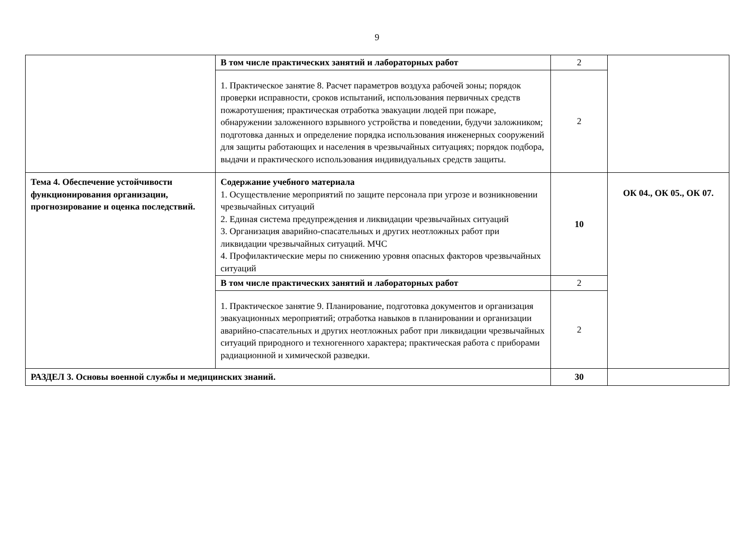9
| | В том числе практических занятий и лабораторных работ | 2 | |
| | 1. Практическое занятие 8. Расчет параметров воздуха рабочей зоны; порядок проверки исправности, сроков испытаний, использования первичных средств пожаротушения; практическая отработка эвакуации людей при пожаре, обнаружении заложенного взрывного устройства и поведении, будучи заложником; подготовка данных и определение порядка использования инженерных сооружений для защиты работающих и населения в чрезвычайных ситуациях; порядок подбора, выдачи и практического использования индивидуальных средств защиты. | 2 | |
| Тема 4. Обеспечение устойчивости функционирования организации, прогнозирование и оценка последствий. | Содержание учебного материала 1. Осуществление мероприятий по защите персонала при угрозе и возникновении чрезвычайных ситуаций 2. Единая система предупреждения и ликвидации чрезвычайных ситуаций 3. Организация аварийно-спасательных и других неотложных работ при ликвидации чрезвычайных ситуаций. МЧС 4. Профилактические меры по снижению уровня опасных факторов чрезвычайных ситуаций | 10 | ОК 04., ОК 05., ОК 07. |
| | В том числе практических занятий и лабораторных работ | 2 | |
| | 1. Практическое занятие 9. Планирование, подготовка документов и организация эвакуационных мероприятий; отработка навыков в планировании и организации аварийно-спасательных и других неотложных работ при ликвидации чрезвычайных ситуаций природного и техногенного характера; практическая работа с приборами радиационной и химической разведки. | 2 | |
| РАЗДЕЛ 3. Основы военной службы и медицинских знаний. | | 30 | |